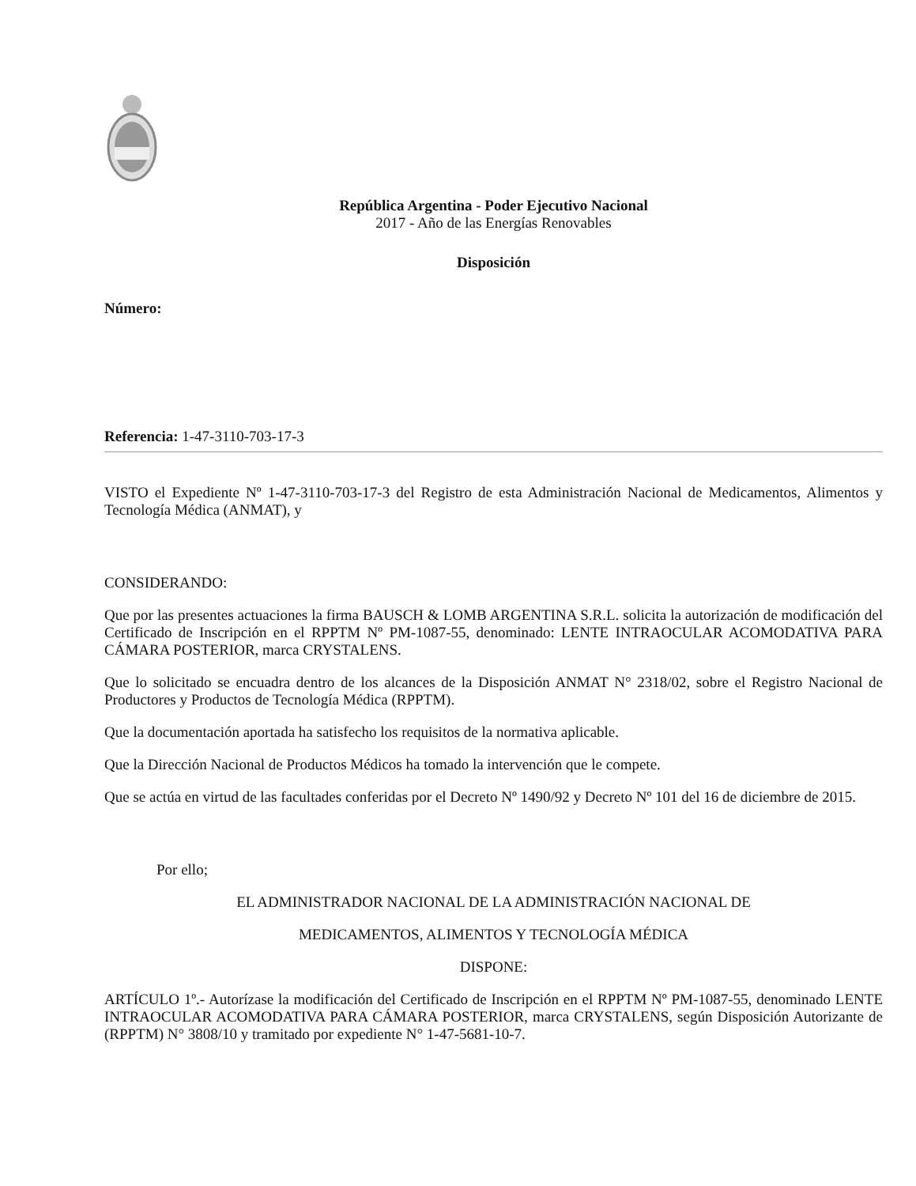República Argentina - Poder Ejecutivo Nacional
2017 - Año de las Energías Renovables
Disposición
Número:
Referencia: 1-47-3110-703-17-3
VISTO el Expediente Nº 1-47-3110-703-17-3 del Registro de esta Administración Nacional de Medicamentos, Alimentos y Tecnología Médica (ANMAT), y
CONSIDERANDO:
Que por las presentes actuaciones la firma BAUSCH & LOMB ARGENTINA S.R.L. solicita la autorización de modificación del Certificado de Inscripción en el RPPTM Nº PM-1087-55, denominado: LENTE INTRAOCULAR ACOMODATIVA PARA CÁMARA POSTERIOR, marca CRYSTALENS.
Que lo solicitado se encuadra dentro de los alcances de la Disposición ANMAT N° 2318/02, sobre el Registro Nacional de Productores y Productos de Tecnología Médica (RPPTM).
Que la documentación aportada ha satisfecho los requisitos de la normativa aplicable.
Que la Dirección Nacional de Productos Médicos ha tomado la intervención que le compete.
Que se actúa en virtud de las facultades conferidas por el Decreto Nº 1490/92 y Decreto Nº 101 del 16 de diciembre de 2015.
Por ello;
EL ADMINISTRADOR NACIONAL DE LA ADMINISTRACIÓN NACIONAL DE
MEDICAMENTOS, ALIMENTOS Y TECNOLOGÍA MÉDICA
DISPONE:
ARTÍCULO 1º.- Autorízase la modificación del Certificado de Inscripción en el RPPTM Nº PM-1087-55, denominado LENTE INTRAOCULAR ACOMODATIVA PARA CÁMARA POSTERIOR, marca CRYSTALENS, según Disposición Autorizante de (RPPTM) N° 3808/10 y tramitado por expediente N° 1-47-5681-10-7.